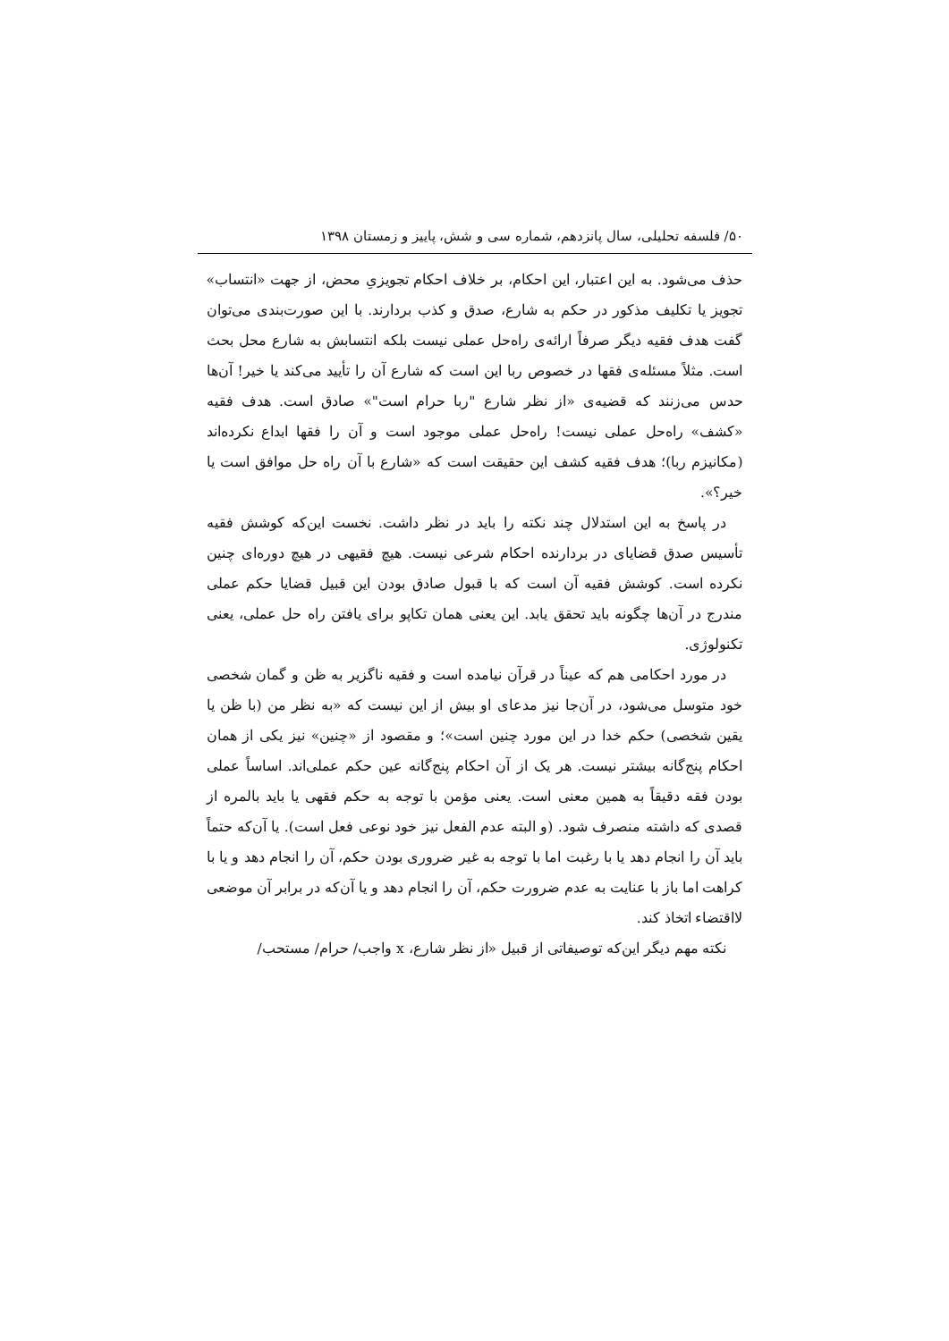۵۰/ فلسفه تحلیلی، سال پانزدهم، شماره سی و شش، پاییز و زمستان ۱۳۹۸
حذف می‌شود. به این اعتبار، این احکام، بر خلاف احکام تجویزیِ محض، از جهت «انتساب» تجویز یا تکلیف مذکور در حکم به شارع، صدق و کذب بردارند. با این صورت‌بندی می‌توان گفت هدف فقیه دیگر صرفاً ارائه‌ی راه‌حل عملی نیست بلکه انتسابش به شارع محل بحث است. مثلاً مسئله‌ی فقها در خصوص ربا این است که شارع آن را تأیید می‌کند یا خیر! آن‌ها حدس می‌زنند که قضیه‌ی «از نظر شارع "ربا حرام است"» صادق است. هدف فقیه «کشف» راه‌حل عملی نیست! راه‌حل عملی موجود است و آن را فقها ابداع نکرده‌اند (مکانیزم ربا)؛ هدف فقیه کشف این حقیقت است که «شارع با آن راه حل موافق است یا خیر؟».
در پاسخ به این استدلال چند نکته را باید در نظر داشت. نخست این‌که کوشش فقیه تأسیس صدق قضایای در بردارنده احکام شرعی نیست. هیچ فقیهی در هیچ دوره‌ای چنین نکرده است. کوشش فقیه آن است که با قبول صادق بودن این قبیل قضایا حکم عملی مندرج در آن‌ها چگونه باید تحقق یابد. این یعنی همان تکاپو برای یافتن راه حل عملی، یعنی تکنولوژی.
در مورد احکامی هم که عیناً در قرآن نیامده است و فقیه ناگزیر به ظن و گمان شخصی خود متوسل می‌شود، در آن‌جا نیز مدعای او بیش از این نیست که «به نظر من (با ظن یا یقین شخصی) حکم خدا در این مورد چنین است»؛ و مقصود از «چنین» نیز یکی از همان احکام پنج‌گانه بیشتر نیست. هر یک از آن احکام پنج‌گانه عین حکم عملی‌اند. اساساً عملی بودن فقه دقیقاً به همین معنی است. یعنی مؤمن با توجه به حکم فقهی یا باید بالمره از قصدی که داشته منصرف شود. (و البته عدم الفعل نیز خود نوعی فعل است). یا آن‌که حتماً باید آن را انجام دهد یا با رغبت اما با توجه به غیر ضروری بودن حکم، آن را انجام دهد و یا با کراهت اما باز با عنایت به عدم ضرورت حکم، آن را انجام دهد و یا آن‌که در برابر آن موضعی لااقتضاء اتخاذ کند.
نکته مهم دیگر این‌که توصیفاتی از قبیل «از نظر شارع، x واجب/ حرام/ مستحب/